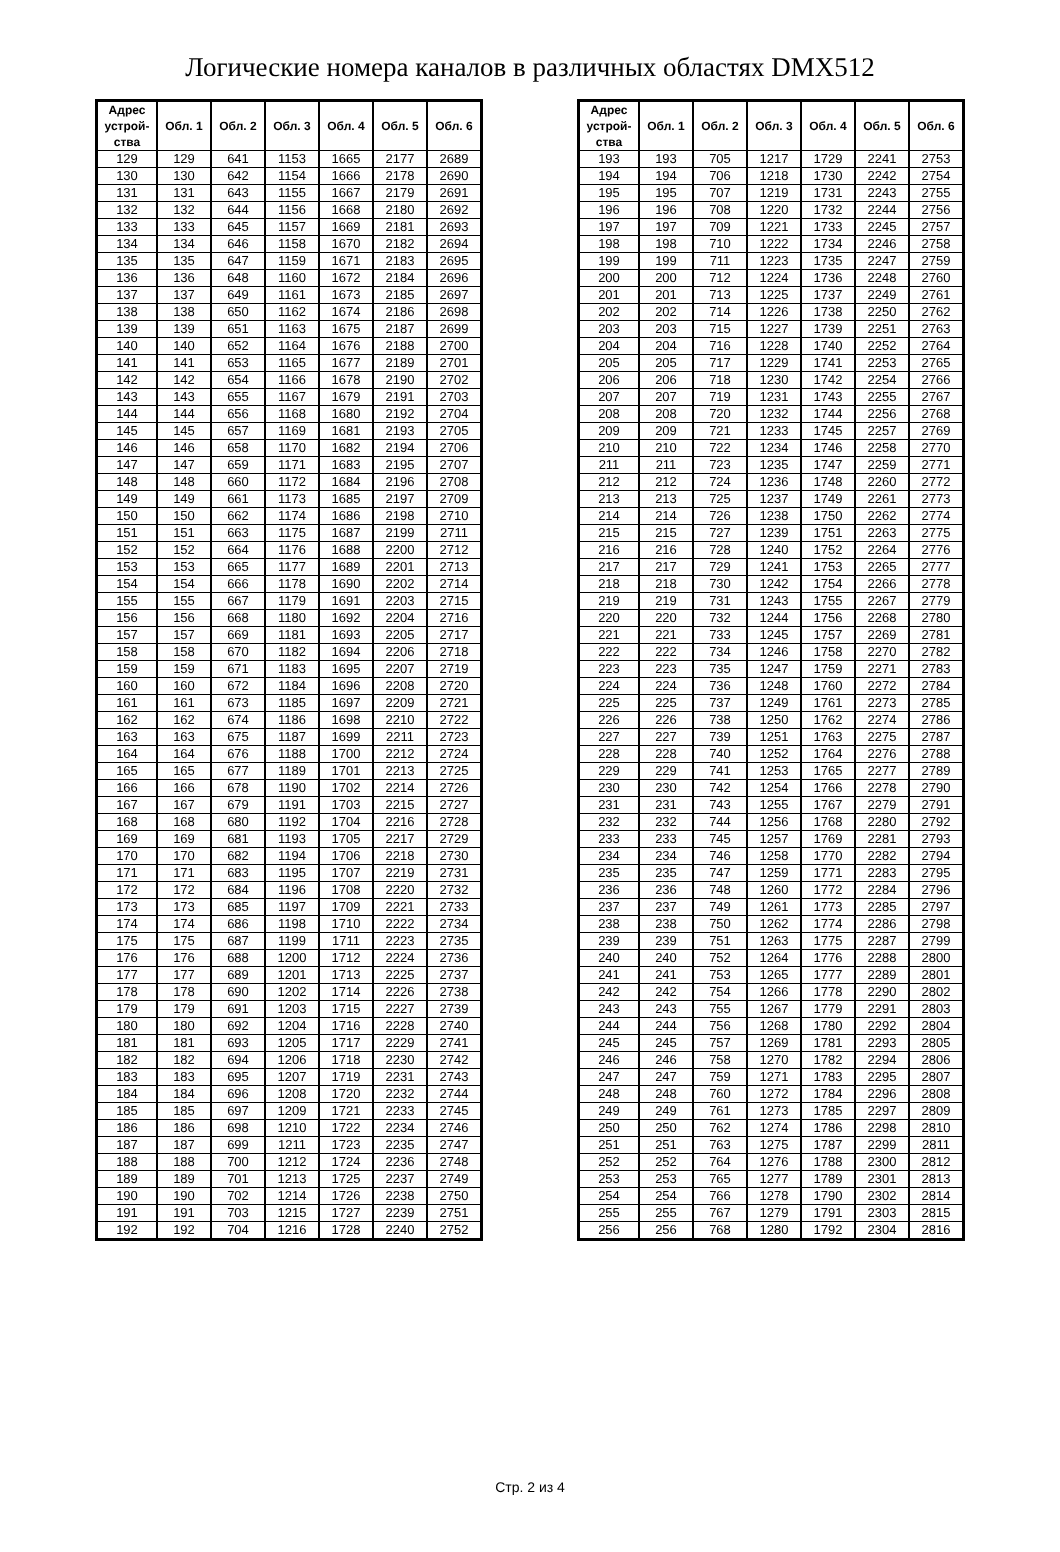Логические номера каналов в различных областях DMX512
| Адрес устрой- ства | Обл. 1 | Обл. 2 | Обл. 3 | Обл. 4 | Обл. 5 | Обл. 6 |
| --- | --- | --- | --- | --- | --- | --- |
| 129 | 129 | 641 | 1153 | 1665 | 2177 | 2689 |
| 130 | 130 | 642 | 1154 | 1666 | 2178 | 2690 |
| 131 | 131 | 643 | 1155 | 1667 | 2179 | 2691 |
| 132 | 132 | 644 | 1156 | 1668 | 2180 | 2692 |
| 133 | 133 | 645 | 1157 | 1669 | 2181 | 2693 |
| 134 | 134 | 646 | 1158 | 1670 | 2182 | 2694 |
| 135 | 135 | 647 | 1159 | 1671 | 2183 | 2695 |
| 136 | 136 | 648 | 1160 | 1672 | 2184 | 2696 |
| 137 | 137 | 649 | 1161 | 1673 | 2185 | 2697 |
| 138 | 138 | 650 | 1162 | 1674 | 2186 | 2698 |
| 139 | 139 | 651 | 1163 | 1675 | 2187 | 2699 |
| 140 | 140 | 652 | 1164 | 1676 | 2188 | 2700 |
| 141 | 141 | 653 | 1165 | 1677 | 2189 | 2701 |
| 142 | 142 | 654 | 1166 | 1678 | 2190 | 2702 |
| 143 | 143 | 655 | 1167 | 1679 | 2191 | 2703 |
| 144 | 144 | 656 | 1168 | 1680 | 2192 | 2704 |
| 145 | 145 | 657 | 1169 | 1681 | 2193 | 2705 |
| 146 | 146 | 658 | 1170 | 1682 | 2194 | 2706 |
| 147 | 147 | 659 | 1171 | 1683 | 2195 | 2707 |
| 148 | 148 | 660 | 1172 | 1684 | 2196 | 2708 |
| 149 | 149 | 661 | 1173 | 1685 | 2197 | 2709 |
| 150 | 150 | 662 | 1174 | 1686 | 2198 | 2710 |
| 151 | 151 | 663 | 1175 | 1687 | 2199 | 2711 |
| 152 | 152 | 664 | 1176 | 1688 | 2200 | 2712 |
| 153 | 153 | 665 | 1177 | 1689 | 2201 | 2713 |
| 154 | 154 | 666 | 1178 | 1690 | 2202 | 2714 |
| 155 | 155 | 667 | 1179 | 1691 | 2203 | 2715 |
| 156 | 156 | 668 | 1180 | 1692 | 2204 | 2716 |
| 157 | 157 | 669 | 1181 | 1693 | 2205 | 2717 |
| 158 | 158 | 670 | 1182 | 1694 | 2206 | 2718 |
| 159 | 159 | 671 | 1183 | 1695 | 2207 | 2719 |
| 160 | 160 | 672 | 1184 | 1696 | 2208 | 2720 |
| 161 | 161 | 673 | 1185 | 1697 | 2209 | 2721 |
| 162 | 162 | 674 | 1186 | 1698 | 2210 | 2722 |
| 163 | 163 | 675 | 1187 | 1699 | 2211 | 2723 |
| 164 | 164 | 676 | 1188 | 1700 | 2212 | 2724 |
| 165 | 165 | 677 | 1189 | 1701 | 2213 | 2725 |
| 166 | 166 | 678 | 1190 | 1702 | 2214 | 2726 |
| 167 | 167 | 679 | 1191 | 1703 | 2215 | 2727 |
| 168 | 168 | 680 | 1192 | 1704 | 2216 | 2728 |
| 169 | 169 | 681 | 1193 | 1705 | 2217 | 2729 |
| 170 | 170 | 682 | 1194 | 1706 | 2218 | 2730 |
| 171 | 171 | 683 | 1195 | 1707 | 2219 | 2731 |
| 172 | 172 | 684 | 1196 | 1708 | 2220 | 2732 |
| 173 | 173 | 685 | 1197 | 1709 | 2221 | 2733 |
| 174 | 174 | 686 | 1198 | 1710 | 2222 | 2734 |
| 175 | 175 | 687 | 1199 | 1711 | 2223 | 2735 |
| 176 | 176 | 688 | 1200 | 1712 | 2224 | 2736 |
| 177 | 177 | 689 | 1201 | 1713 | 2225 | 2737 |
| 178 | 178 | 690 | 1202 | 1714 | 2226 | 2738 |
| 179 | 179 | 691 | 1203 | 1715 | 2227 | 2739 |
| 180 | 180 | 692 | 1204 | 1716 | 2228 | 2740 |
| 181 | 181 | 693 | 1205 | 1717 | 2229 | 2741 |
| 182 | 182 | 694 | 1206 | 1718 | 2230 | 2742 |
| 183 | 183 | 695 | 1207 | 1719 | 2231 | 2743 |
| 184 | 184 | 696 | 1208 | 1720 | 2232 | 2744 |
| 185 | 185 | 697 | 1209 | 1721 | 2233 | 2745 |
| 186 | 186 | 698 | 1210 | 1722 | 2234 | 2746 |
| 187 | 187 | 699 | 1211 | 1723 | 2235 | 2747 |
| 188 | 188 | 700 | 1212 | 1724 | 2236 | 2748 |
| 189 | 189 | 701 | 1213 | 1725 | 2237 | 2749 |
| 190 | 190 | 702 | 1214 | 1726 | 2238 | 2750 |
| 191 | 191 | 703 | 1215 | 1727 | 2239 | 2751 |
| 192 | 192 | 704 | 1216 | 1728 | 2240 | 2752 |
| Адрес устрой- ства | Обл. 1 | Обл. 2 | Обл. 3 | Обл. 4 | Обл. 5 | Обл. 6 |
| --- | --- | --- | --- | --- | --- | --- |
| 193 | 193 | 705 | 1217 | 1729 | 2241 | 2753 |
| 194 | 194 | 706 | 1218 | 1730 | 2242 | 2754 |
| 195 | 195 | 707 | 1219 | 1731 | 2243 | 2755 |
| 196 | 196 | 708 | 1220 | 1732 | 2244 | 2756 |
| 197 | 197 | 709 | 1221 | 1733 | 2245 | 2757 |
| 198 | 198 | 710 | 1222 | 1734 | 2246 | 2758 |
| 199 | 199 | 711 | 1223 | 1735 | 2247 | 2759 |
| 200 | 200 | 712 | 1224 | 1736 | 2248 | 2760 |
| 201 | 201 | 713 | 1225 | 1737 | 2249 | 2761 |
| 202 | 202 | 714 | 1226 | 1738 | 2250 | 2762 |
| 203 | 203 | 715 | 1227 | 1739 | 2251 | 2763 |
| 204 | 204 | 716 | 1228 | 1740 | 2252 | 2764 |
| 205 | 205 | 717 | 1229 | 1741 | 2253 | 2765 |
| 206 | 206 | 718 | 1230 | 1742 | 2254 | 2766 |
| 207 | 207 | 719 | 1231 | 1743 | 2255 | 2767 |
| 208 | 208 | 720 | 1232 | 1744 | 2256 | 2768 |
| 209 | 209 | 721 | 1233 | 1745 | 2257 | 2769 |
| 210 | 210 | 722 | 1234 | 1746 | 2258 | 2770 |
| 211 | 211 | 723 | 1235 | 1747 | 2259 | 2771 |
| 212 | 212 | 724 | 1236 | 1748 | 2260 | 2772 |
| 213 | 213 | 725 | 1237 | 1749 | 2261 | 2773 |
| 214 | 214 | 726 | 1238 | 1750 | 2262 | 2774 |
| 215 | 215 | 727 | 1239 | 1751 | 2263 | 2775 |
| 216 | 216 | 728 | 1240 | 1752 | 2264 | 2776 |
| 217 | 217 | 729 | 1241 | 1753 | 2265 | 2777 |
| 218 | 218 | 730 | 1242 | 1754 | 2266 | 2778 |
| 219 | 219 | 731 | 1243 | 1755 | 2267 | 2779 |
| 220 | 220 | 732 | 1244 | 1756 | 2268 | 2780 |
| 221 | 221 | 733 | 1245 | 1757 | 2269 | 2781 |
| 222 | 222 | 734 | 1246 | 1758 | 2270 | 2782 |
| 223 | 223 | 735 | 1247 | 1759 | 2271 | 2783 |
| 224 | 224 | 736 | 1248 | 1760 | 2272 | 2784 |
| 225 | 225 | 737 | 1249 | 1761 | 2273 | 2785 |
| 226 | 226 | 738 | 1250 | 1762 | 2274 | 2786 |
| 227 | 227 | 739 | 1251 | 1763 | 2275 | 2787 |
| 228 | 228 | 740 | 1252 | 1764 | 2276 | 2788 |
| 229 | 229 | 741 | 1253 | 1765 | 2277 | 2789 |
| 230 | 230 | 742 | 1254 | 1766 | 2278 | 2790 |
| 231 | 231 | 743 | 1255 | 1767 | 2279 | 2791 |
| 232 | 232 | 744 | 1256 | 1768 | 2280 | 2792 |
| 233 | 233 | 745 | 1257 | 1769 | 2281 | 2793 |
| 234 | 234 | 746 | 1258 | 1770 | 2282 | 2794 |
| 235 | 235 | 747 | 1259 | 1771 | 2283 | 2795 |
| 236 | 236 | 748 | 1260 | 1772 | 2284 | 2796 |
| 237 | 237 | 749 | 1261 | 1773 | 2285 | 2797 |
| 238 | 238 | 750 | 1262 | 1774 | 2286 | 2798 |
| 239 | 239 | 751 | 1263 | 1775 | 2287 | 2799 |
| 240 | 240 | 752 | 1264 | 1776 | 2288 | 2800 |
| 241 | 241 | 753 | 1265 | 1777 | 2289 | 2801 |
| 242 | 242 | 754 | 1266 | 1778 | 2290 | 2802 |
| 243 | 243 | 755 | 1267 | 1779 | 2291 | 2803 |
| 244 | 244 | 756 | 1268 | 1780 | 2292 | 2804 |
| 245 | 245 | 757 | 1269 | 1781 | 2293 | 2805 |
| 246 | 246 | 758 | 1270 | 1782 | 2294 | 2806 |
| 247 | 247 | 759 | 1271 | 1783 | 2295 | 2807 |
| 248 | 248 | 760 | 1272 | 1784 | 2296 | 2808 |
| 249 | 249 | 761 | 1273 | 1785 | 2297 | 2809 |
| 250 | 250 | 762 | 1274 | 1786 | 2298 | 2810 |
| 251 | 251 | 763 | 1275 | 1787 | 2299 | 2811 |
| 252 | 252 | 764 | 1276 | 1788 | 2300 | 2812 |
| 253 | 253 | 765 | 1277 | 1789 | 2301 | 2813 |
| 254 | 254 | 766 | 1278 | 1790 | 2302 | 2814 |
| 255 | 255 | 767 | 1279 | 1791 | 2303 | 2815 |
| 256 | 256 | 768 | 1280 | 1792 | 2304 | 2816 |
Стр. 2 из 4